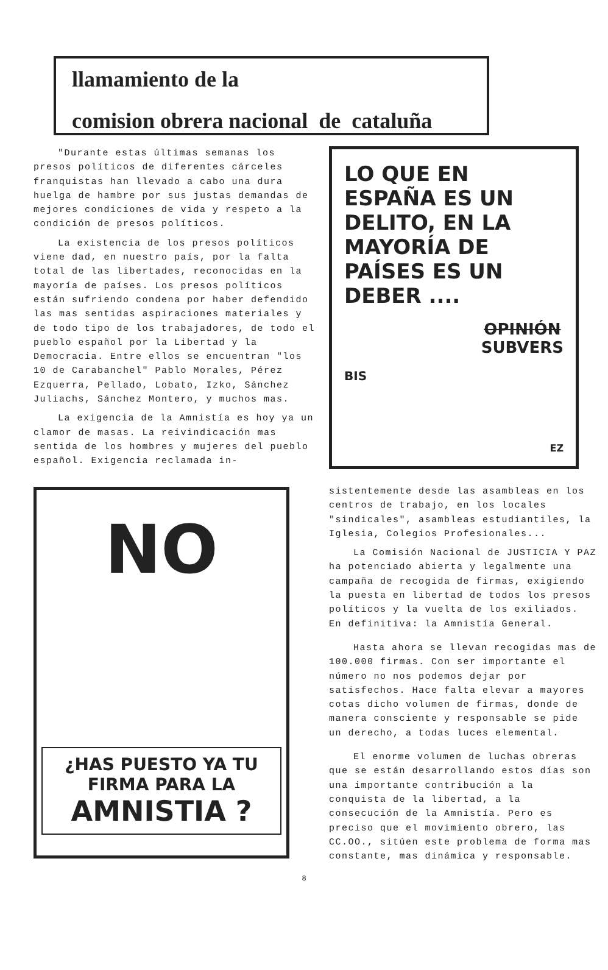llamamiento de la
comision obrera nacional de cataluña
"Durante estas últimas semanas los presos políticos de diferentes cárceles franquistas han llevado a cabo una dura huelga de hambre por sus justas demandas de mejores condiciones de vida y respeto a la condición de presos políticos.
La existencia de los presos políticos viene dad, en nuestro país, por la falta total de las libertades, reconocidas en la mayoría de países. Los presos políticos están sufriendo condena por haber defendido las mas sentidas aspiraciones materiales y de todo tipo de los trabajadores, de todo el pueblo español por la Libertad y la Democracia. Entre ellos se encuentran "los 10 de Carabanchel" Pablo Morales, Pérez Ezquerra, Pellado, Lobato, Izko, Sánchez Juliachs, Sánchez Montero, y muchos mas.
La exigencia de la Amnistía es hoy ya un clamor de masas. La reivindicación mas sentida de los hombres y mujeres del pueblo español. Exigencia reclamada in-
NO
¿HAS PUESTO YA TU FIRMA PARA LA
AMNISTIA ?
LO QUE EN ESPAÑA ES UN DELITO, EN LA MAYORÍA DE PAÍSES ES UN DEBER ....
OPINIÓN
SUBVERS
BIS
EZ
sistentemente desde las asambleas en los centros de trabajo, en los locales "sindicales", asambleas estudiantiles, la Iglesia, Colegios Profesionales...
La Comisión Nacional de JUSTICIA Y PAZ ha potenciado abierta y legalmente una campaña de recogida de firmas, exigiendo la puesta en libertad de todos los presos políticos y la vuelta de los exiliados. En definitiva: la Amnistía General.
Hasta ahora se llevan recogidas mas de 100.000 firmas. Con ser importante el número no nos podemos dejar por satisfechos. Hace falta elevar a mayores cotas dicho volumen de firmas, donde de manera consciente y responsable se pide un derecho, a todas luces elemental.
El enorme volumen de luchas obreras que se están desarrollando estos días son una importante contribución a la conquista de la libertad, a la consecución de la Amnistía. Pero es preciso que el movimiento obrero, las CC.OO., sitúen este problema de forma mas constante, mas dinámica y responsable.
8